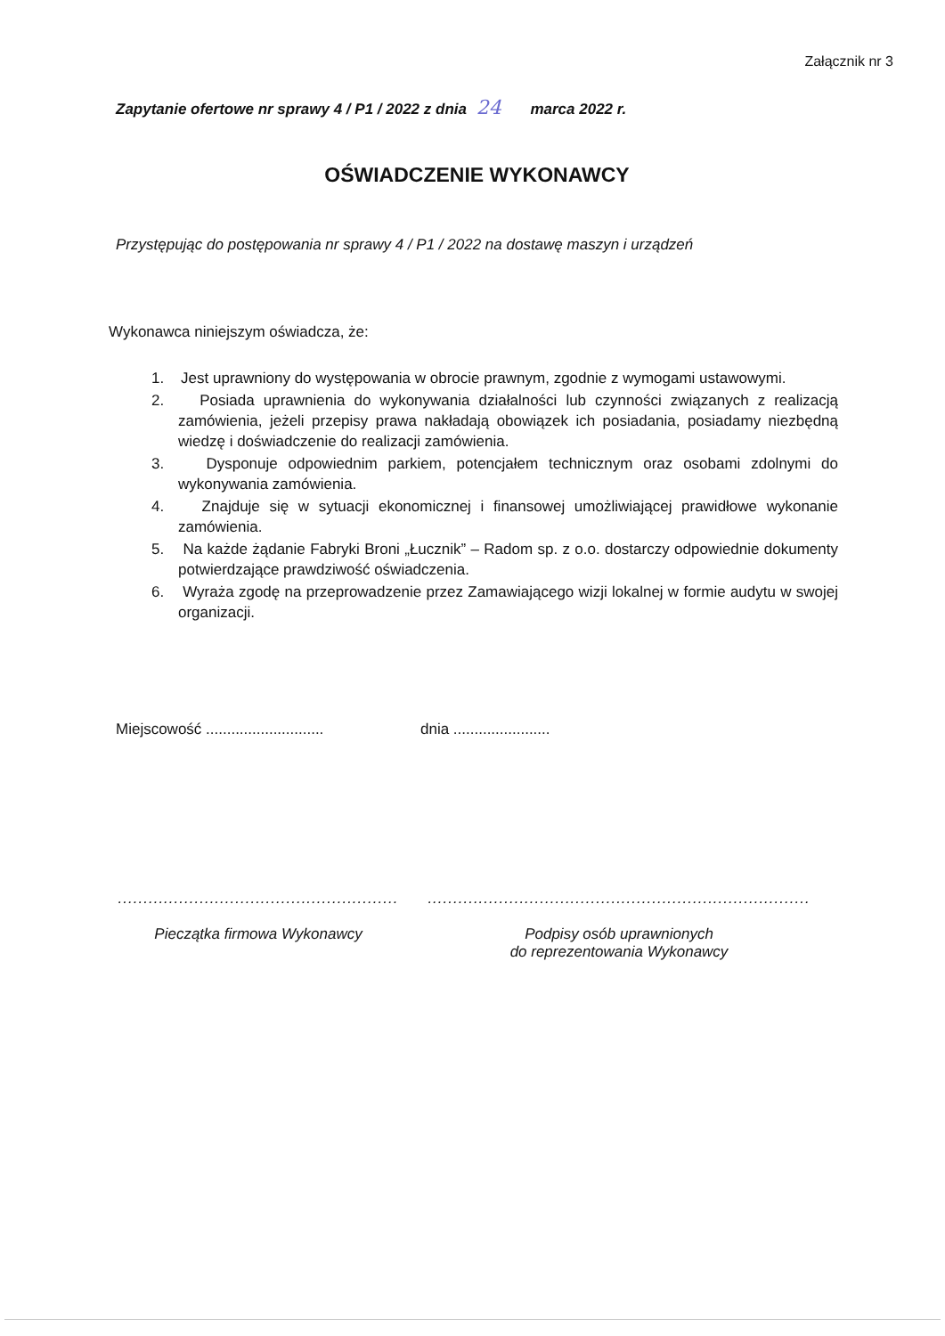Załącznik nr 3
Zapytanie ofertowe nr sprawy 4 / P1 / 2022 z dnia 24 marca 2022 r.
OŚWIADCZENIE WYKONAWCY
Przystępując do postępowania nr sprawy 4 / P1 / 2022 na dostawę maszyn i urządzeń
Wykonawca niniejszym oświadcza, że:
1. Jest uprawniony do występowania w obrocie prawnym, zgodnie z wymogami ustawowymi.
2. Posiada uprawnienia do wykonywania działalności lub czynności związanych z realizacją zamówienia, jeżeli przepisy prawa nakładają obowiązek ich posiadania, posiadamy niezbędną wiedzę i doświadczenie do realizacji zamówienia.
3. Dysponuje odpowiednim parkiem, potencjałem technicznym oraz osobami zdolnymi do wykonywania zamówienia.
4. Znajduje się w sytuacji ekonomicznej i finansowej umożliwiającej prawidłowe wykonanie zamówienia.
5. Na każde żądanie Fabryki Broni „Łucznik” – Radom sp. z o.o. dostarczy odpowiednie dokumenty potwierdzające prawdziwość oświadczenia.
6. Wyraża zgodę na przeprowadzenie przez Zamawiającego wizji lokalnej w formie audytu w swojej organizacji.
Miejscowość ............................
dnia .......................
.......................................................
Pieczątka firmowa Wykonawcy
...........................................................................
Podpisy osób uprawnionych
do reprezentowania Wykonawcy